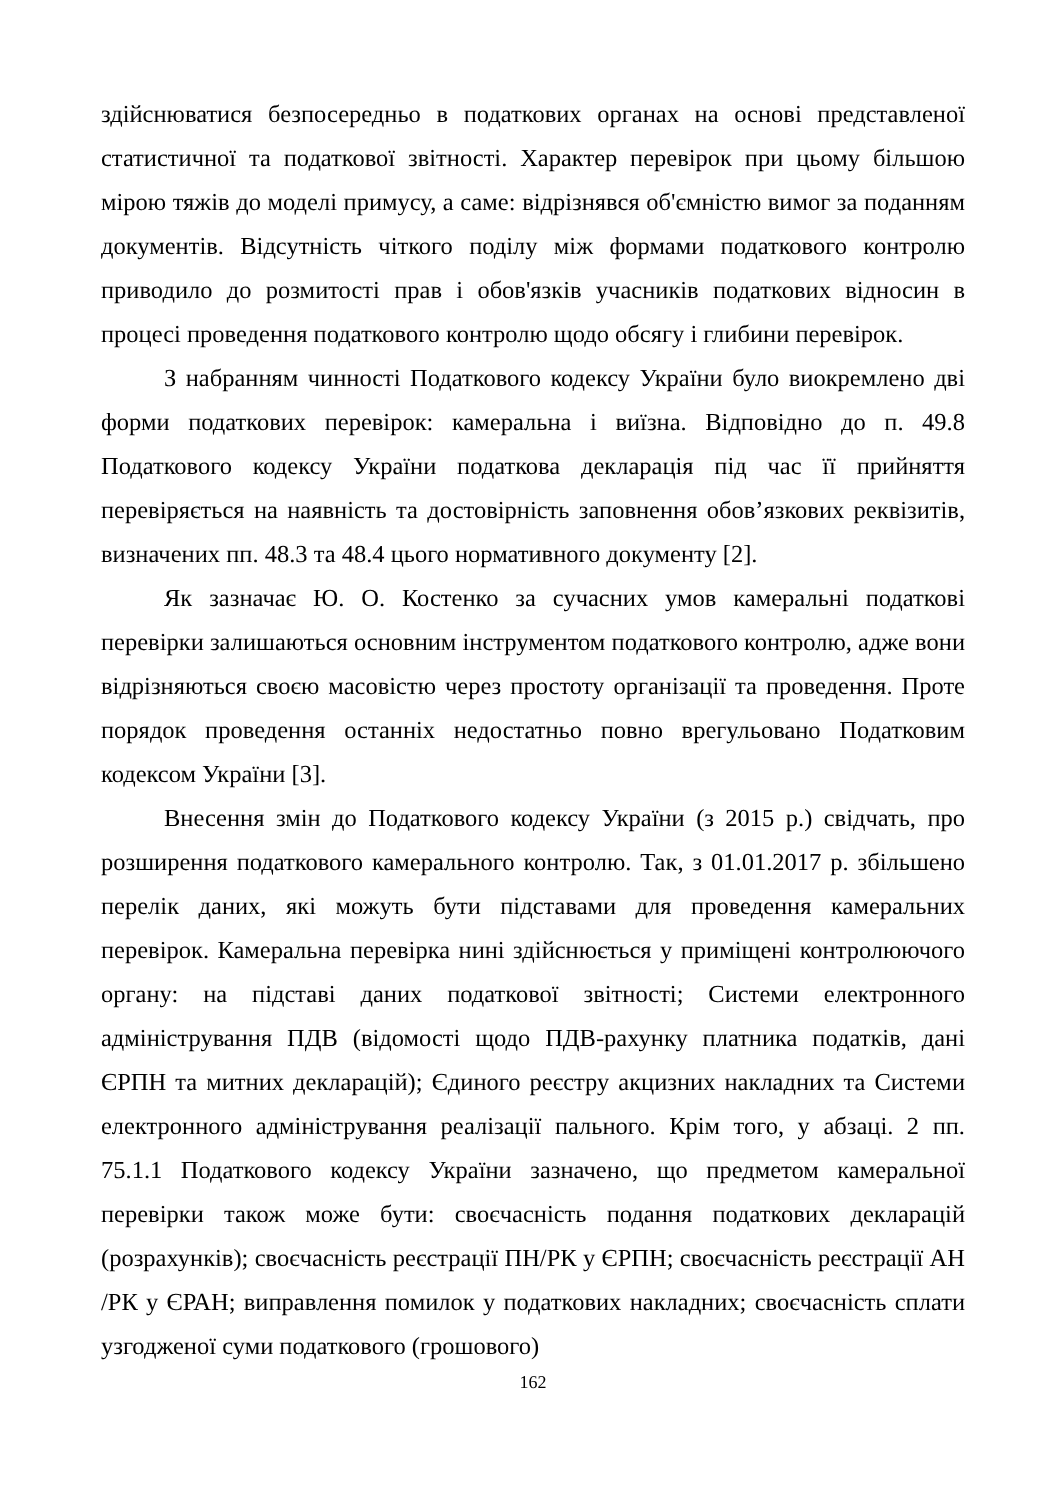здійснюватися безпосередньо в податкових органах на основі представленої статистичної та податкової звітності. Характер перевірок при цьому більшою мірою тяжів до моделі примусу, а саме: відрізнявся об'ємністю вимог за поданням документів. Відсутність чіткого поділу між формами податкового контролю приводило до розмитості прав і обов'язків учасників податкових відносин в процесі проведення податкового контролю щодо обсягу і глибини перевірок.
З набранням чинності Податкового кодексу України було виокремлено дві форми податкових перевірок: камеральна і виїзна. Відповідно до п. 49.8 Податкового кодексу України податкова декларація під час її прийняття перевіряється на наявність та достовірність заповнення обов’язкових реквізитів, визначених пп. 48.3 та 48.4 цього нормативного документу [2].
Як зазначає Ю. О. Костенко за сучасних умов камеральні податкові перевірки залишаються основним інструментом податкового контролю, адже вони відрізняються своєю масовістю через простоту організації та проведення. Проте порядок проведення останніх недостатньо повно врегульовано Податковим кодексом України [3].
Внесення змін до Податкового кодексу України (з 2015 р.) свідчать, про розширення податкового камерального контролю. Так, з 01.01.2017 р. збільшено перелік даних, які можуть бути підставами для проведення камеральних перевірок. Камеральна перевірка нині здійснюється у приміщені контролюючого органу: на підставі даних податкової звітності; Системи електронного адміністрування ПДВ (відомості щодо ПДВ-рахунку платника податків, дані ЄРПН та митних декларацій); Єдиного реєстру акцизних накладних та Системи електронного адміністрування реалізації пального. Крім того, у абзаці. 2 пп. 75.1.1 Податкового кодексу України зазначено, що предметом камеральної перевірки також може бути: своєчасність подання податкових декларацій (розрахунків); своєчасність реєстрації ПН/РК у ЄРПН; своєчасність реєстрації АН /РК у ЄРАН; виправлення помилок у податкових накладних; своєчасність сплати узгодженої суми податкового (грошового)
162